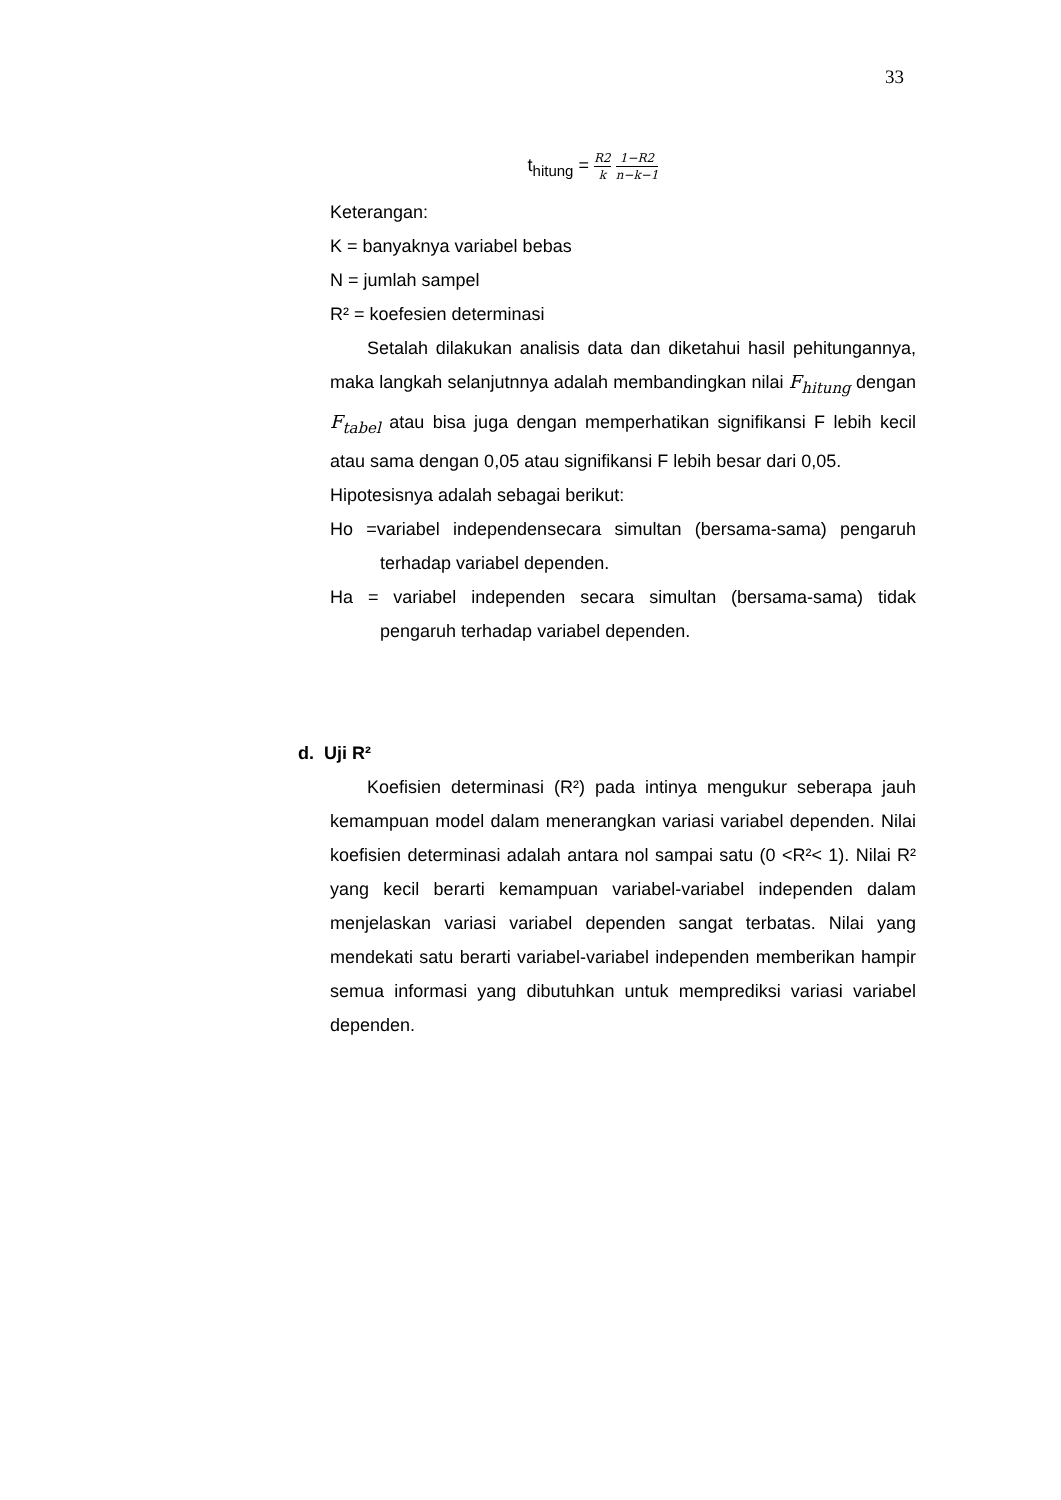33
t<sub>hitung</sub> = R2 k 1−R2 n−k−1
Keterangan:
K = banyaknya variabel bebas
N = jumlah sampel
R² = koefesien determinasi
Setalah dilakukan analisis data dan diketahui hasil pehitungannya, maka langkah selanjutnnya adalah membandingkan nilai F<sub>hitung</sub> dengan F<sub>tabel</sub> atau bisa juga dengan memperhatikan signifikansi F lebih kecil atau sama dengan 0,05 atau signifikansi F lebih besar dari 0,05.
Hipotesisnya adalah sebagai berikut:
Ho =variabel independensecara simultan (bersama-sama) pengaruh terhadap variabel dependen.
Ha = variabel independen secara simultan (bersama-sama) tidak pengaruh terhadap variabel dependen.
d. Uji R²
Koefisien determinasi (R²) pada intinya mengukur seberapa jauh kemampuan model dalam menerangkan variasi variabel dependen. Nilai koefisien determinasi adalah antara nol sampai satu (0 <R²< 1). Nilai R² yang kecil berarti kemampuan variabel-variabel independen dalam menjelaskan variasi variabel dependen sangat terbatas. Nilai yang mendekati satu berarti variabel-variabel independen memberikan hampir semua informasi yang dibutuhkan untuk memprediksi variasi variabel dependen.